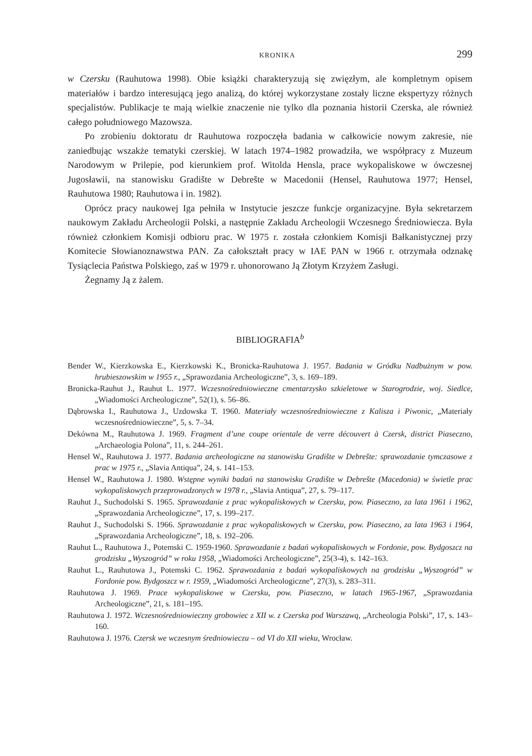KRONIKA 299
w Czersku (Rauhutowa 1998). Obie książki charakteryzują się zwięzłym, ale kompletnym opisem materiałów i bardzo interesującą jego analizą, do której wykorzystane zostały liczne ekspertyzy różnych specjalistów. Publikacje te mają wielkie znaczenie nie tylko dla poznania historii Czerska, ale również całego południowego Mazowsza.
Po zrobieniu doktoratu dr Rauhutowa rozpoczęła badania w całkowicie nowym zakresie, nie zaniedbując wszakże tematyki czerskiej. W latach 1974–1982 prowadziła, we współpracy z Muzeum Narodowym w Prilepie, pod kierunkiem prof. Witolda Hensla, prace wykopaliskowe w ówczesnej Jugosławii, na stanowisku Gradište w Debrešte w Macedonii (Hensel, Rauhutowa 1977; Hensel, Rauhutowa 1980; Rauhutowa i in. 1982).
Oprócz pracy naukowej Iga pełniła w Instytucie jeszcze funkcje organizacyjne. Była sekretarzem naukowym Zakładu Archeologii Polski, a następnie Zakładu Archeologii Wczesnego Średniowiecza. Była również członkiem Komisji odbioru prac. W 1975 r. została członkiem Komisji Bałkanistycznej przy Komitecie Słowianoznawstwa PAN. Za całokształt pracy w IAE PAN w 1966 r. otrzymała odznakę Tysiąclecia Państwa Polskiego, zaś w 1979 r. uhonorowano Ją Złotym Krzyżem Zasługi.
Żegnamy Ją z żalem.
BIBLIOGRAFIA<sup>b</sup>
Bender W., Kierzkowska E., Kierzkowski K., Bronicka-Rauhutowa J. 1957. Badania w Gródku Nadbużnym w pow. hrubieszowskim w 1955 r., „Sprawozdania Archeologiczne”, 3, s. 169–189.
Bronicka-Rauhut J., Rauhut L. 1977. Wczesnośredniowieczne cmentarzysko szkieletowe w Starogrodzie, woj. Siedlce, „Wiadomości Archeologiczne”, 52(1), s. 56–86.
Dąbrowska I., Rauhutowa J., Uzdowska T. 1960. Materiały wczesnośredniowieczne z Kalisza i Piwonic, „Materiały wczesnośredniowieczne”, 5, s. 7–34.
Dekówna M., Rauhutowa J. 1969. Fragment d’une coupe orientale de verre découvert à Czersk, district Piaseczno, „Archaeologia Polona”, 11, s. 244–261.
Hensel W., Rauhutowa J. 1977. Badania archeologiczne na stanowisku Gradište w Debrešte: sprawozdanie tymczasowe z prac w 1975 r., „Slavia Antiqua”, 24, s. 141–153.
Hensel W., Rauhutowa J. 1980. Wstępne wyniki badań na stanowisku Gradište w Debrešte (Macedonia) w świetle prac wykopaliskowych przeprowadzonych w 1978 r., „Slavia Antiqua”, 27, s. 79–117.
Rauhut J., Suchodolski S. 1965. Sprawozdanie z prac wykopaliskowych w Czersku, pow. Piaseczno, za lata 1961 i 1962, „Sprawozdania Archeologiczne”, 17, s. 199–217.
Rauhut J., Suchodolski S. 1966. Sprawozdanie z prac wykopaliskowych w Czersku, pow. Piaseczno, za lata 1963 i 1964, „Sprawozdania Archeologiczne”, 18, s. 192–206.
Rauhut L., Rauhutowa J., Potemski C. 1959-1960. Sprawozdanie z badań wykopaliskowych w Fordonie, pow. Bydgoszcz na grodzisku „Wyszogród” w roku 1958, „Wiadomości Archeologiczne”, 25(3-4), s. 142–163.
Rauhut L., Rauhutowa J., Potemski C. 1962. Sprawozdania z badań wykopaliskowych na grodzisku „Wyszogród” w Fordonie pow. Bydgoszcz w r. 1959, „Wiadomości Archeologiczne”, 27(3), s. 283–311.
Rauhutowa J. 1969. Prace wykopaliskowe w Czersku, pow. Piaseczno, w latach 1965-1967, „Sprawozdania Archeologiczne”, 21, s. 181–195.
Rauhutowa J. 1972. Wczesnośredniowieczny grobowiec z XII w. z Czerska pod Warszawą, „Archeologia Polski”, 17, s. 143–160.
Rauhutowa J. 1976. Czersk we wczesnym średniowieczu – od VI do XII wieku, Wrocław.